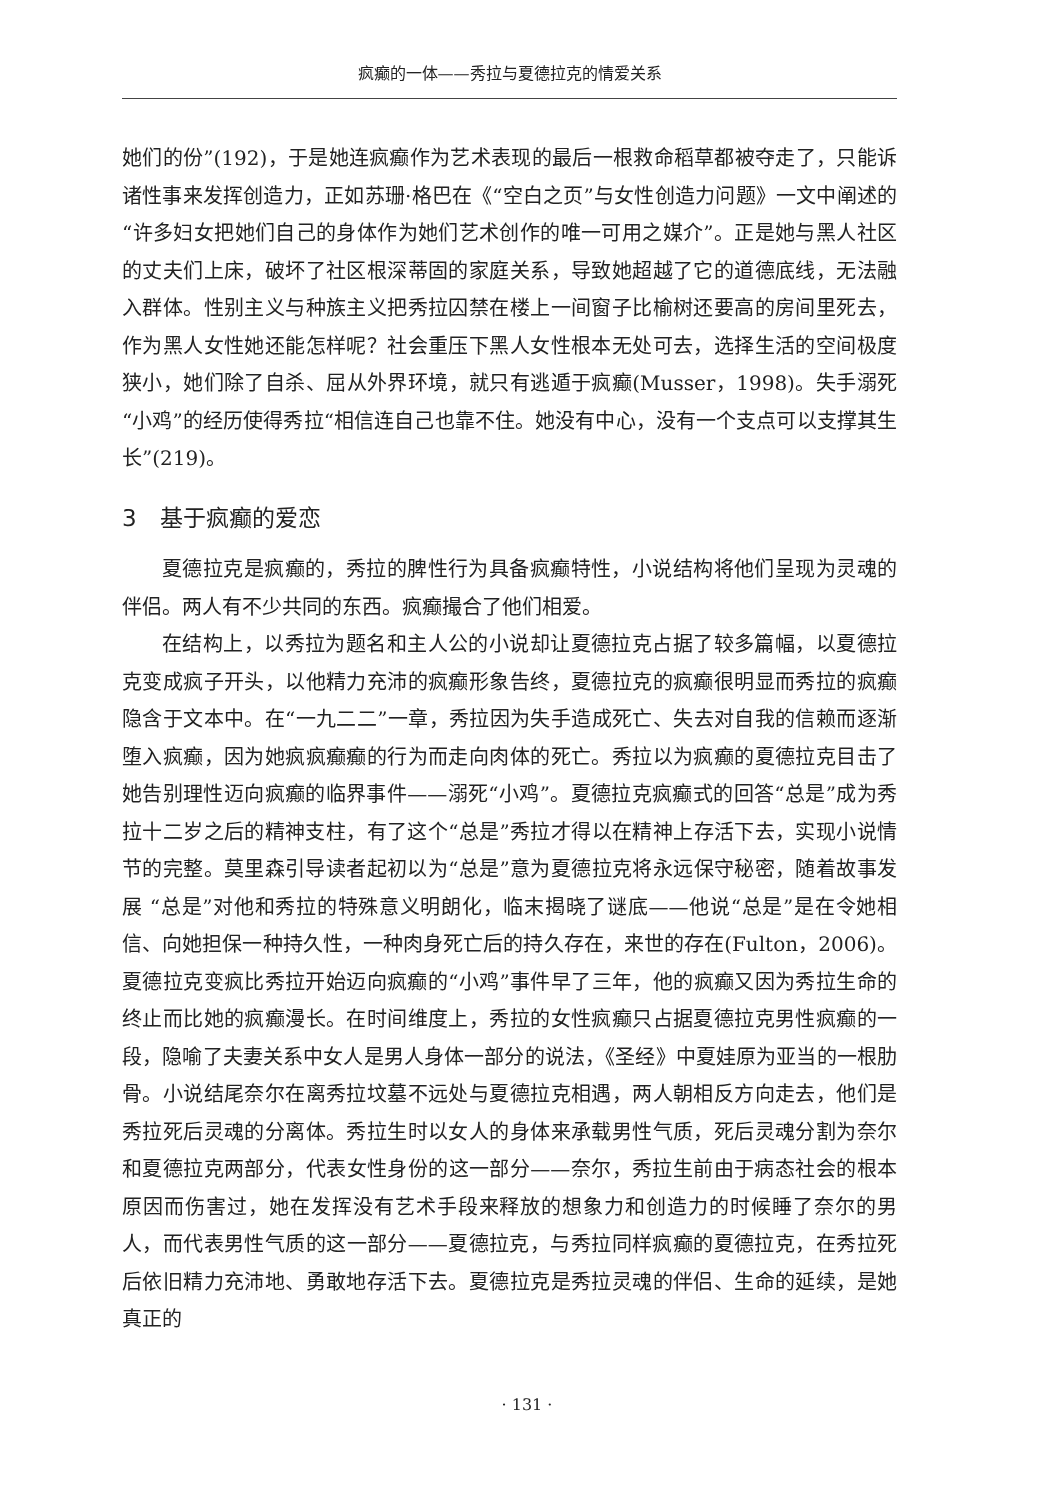疯癫的一体——秀拉与夏德拉克的情爱关系
她们的份”(192)，于是她连疯癫作为艺术表现的最后一根救命稻草都被夺走了，只能诉诸性事来发挥创造力，正如苏珊·格巴在《“空白之页”与女性创造力问题》一文中阐述的“许多妇女把她们自己的身体作为她们艺术创作的唯一可用之媒介”。正是她与黑人社区的丈夫们上床，破坏了社区根深蒂固的家庭关系，导致她超越了它的道德底线，无法融入群体。性别主义与种族主义把秀拉囚禁在楼上一间窗子比榆树还要高的房间里死去，作为黑人女性她还能怎样呢？社会重压下黑人女性根本无处可去，选择生活的空间极度狭小，她们除了自杀、屈从外界环境，就只有逃遁于疯癫(Musser，1998)。失手溺死“小鸡”的经历使得秀拉“相信连自己也靠不住。她没有中心，没有一个支点可以支撑其生长”(219)。
3　基于疯癫的爱恋
夏德拉克是疯癫的，秀拉的脾性行为具备疯癫特性，小说结构将他们呈现为灵魂的伴侣。两人有不少共同的东西。疯癫撮合了他们相爱。
在结构上，以秀拉为题名和主人公的小说却让夏德拉克占据了较多篇幅，以夏德拉克变成疯子开头，以他精力充沛的疯癫形象告终，夏德拉克的疯癫很明显而秀拉的疯癫隐含于文本中。在“一九二二”一章，秀拉因为失手造成死亡、失去对自我的信赖而逐渐堕入疯癫，因为她疯疯癫癫的行为而走向肉体的死亡。秀拉以为疯癫的夏德拉克目击了她告别理性迈向疯癫的临界事件——溺死“小鸡”。夏德拉克疯癫式的回答“总是”成为秀拉十二岁之后的精神支柱，有了这个“总是”秀拉才得以在精神上存活下去，实现小说情节的完整。莫里森引导读者起初以为“总是”意为夏德拉克将永远保守秘密，随着故事发展 “总是”对他和秀拉的特殊意义明朗化，临末揭晓了谜底——他说“总是”是在令她相信、向她担保一种持久性，一种肉身死亡后的持久存在，来世的存在(Fulton，2006)。夏德拉克变疯比秀拉开始迈向疯癫的“小鸡”事件早了三年，他的疯癫又因为秀拉生命的终止而比她的疯癫漫长。在时间维度上，秀拉的女性疯癫只占据夏德拉克男性疯癫的一段，隐喻了夫妻关系中女人是男人身体一部分的说法，《圣经》中夏娃原为亚当的一根肋骨。小说结尾奈尔在离秀拉坟墓不远处与夏德拉克相遇，两人朝相反方向走去，他们是秀拉死后灵魂的分离体。秀拉生时以女人的身体来承载男性气质，死后灵魂分割为奈尔和夏德拉克两部分，代表女性身份的这一部分——奈尔，秀拉生前由于病态社会的根本原因而伤害过，她在发挥没有艺术手段来释放的想象力和创造力的时候睡了奈尔的男人，而代表男性气质的这一部分——夏德拉克，与秀拉同样疯癫的夏德拉克，在秀拉死后依旧精力充沛地、勇敢地存活下去。夏德拉克是秀拉灵魂的伴侣、生命的延续，是她真正的
· 131 ·